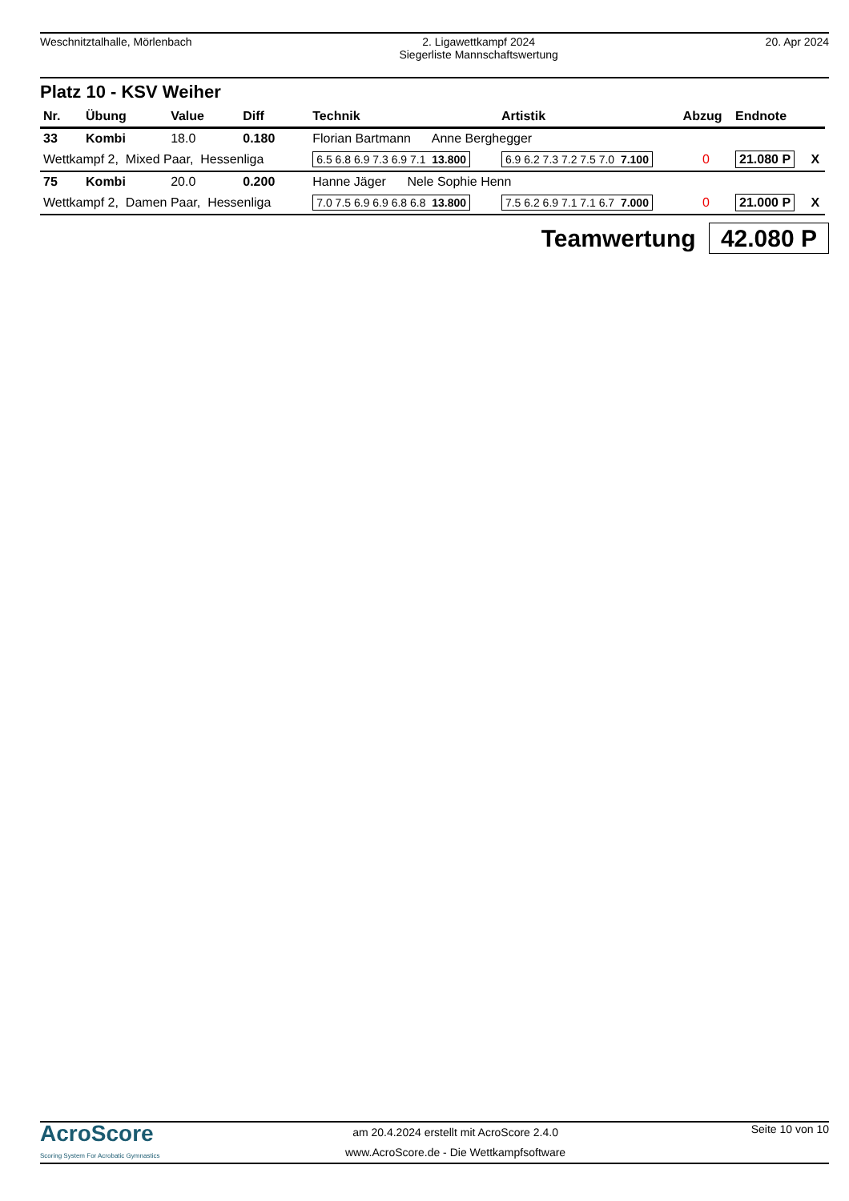Weschnitztalhalle, Mörlenbach 2. Ligawettkampf 2024
Siegerliste Mannschaftswertung
20. Apr 2024
Platz 10 - KSV Weiher
| Nr. | Übung | Value | Diff | Technik | Artistik | Abzug | Endnote | |
| --- | --- | --- | --- | --- | --- | --- | --- | --- |
| 33 | Kombi | 18.0 | 0.180 | Florian Bartmann Anne Berghegger | | | | |
| Wettkampf 2, Mixed Paar, Hessenliga | | | | 6.5 6.8 6.9 7.3 6.9 7.1 13.800 | 6.9 6.2 7.3 7.2 7.5 7.0 7.100 | 0 | 21.080 P | X |
| 75 | Kombi | 20.0 | 0.200 | Hanne Jäger Nele Sophie Henn | | | | |
| Wettkampf 2, Damen Paar, Hessenliga | | | | 7.0 7.5 6.9 6.9 6.8 6.8 13.800 | 7.5 6.2 6.9 7.1 7.1 6.7 7.000 | 0 | 21.000 P | X |
Teamwertung 42.080 P
AcroScore
Scoring System For Acrobatic Gymnastics
am 20.4.2024 erstellt mit AcroScore 2.4.0
www.AcroScore.de - Die Wettkampfsoftware
Seite 10 von 10